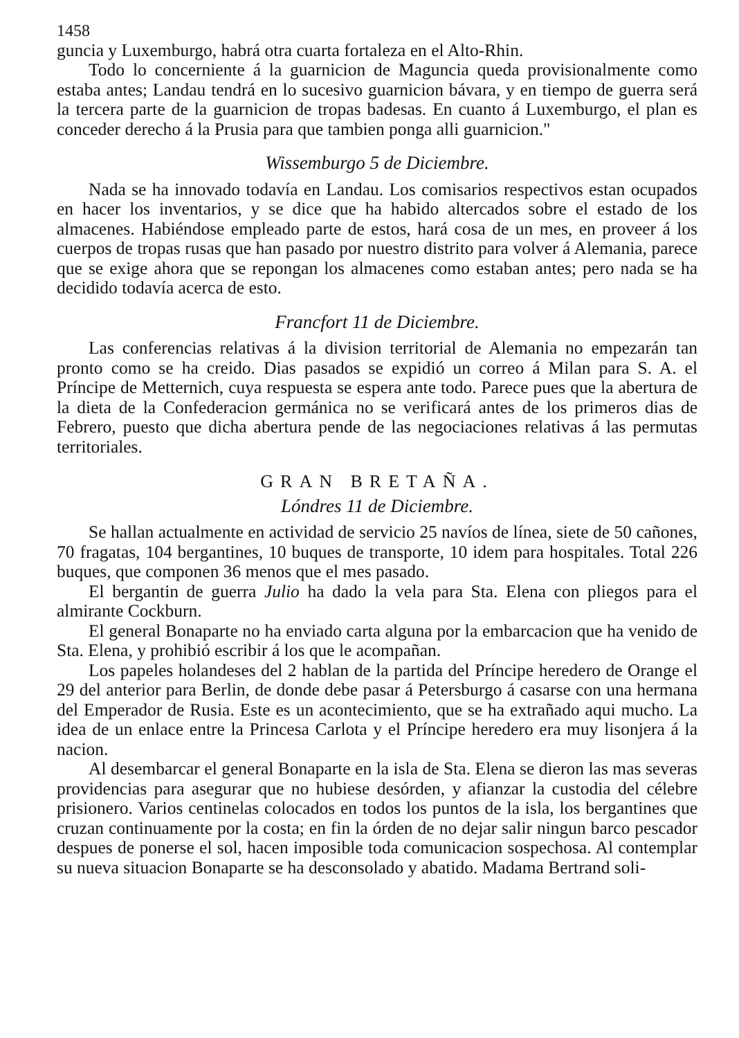1458
guncia y Luxemburgo, habrá otra cuarta fortaleza en el Alto-Rhin.
Todo lo concerniente á la guarnicion de Maguncia queda provisionalmente como estaba antes; Landau tendrá en lo sucesivo guarnicion bávara, y en tiempo de guerra será la tercera parte de la guarnicion de tropas badesas. En cuanto á Luxemburgo, el plan es conceder derecho á la Prusia para que tambien ponga alli guarnicion."
Wissemburgo 5 de Diciembre.
Nada se ha innovado todavía en Landau. Los comisarios respectivos estan ocupados en hacer los inventarios, y se dice que ha habido altercados sobre el estado de los almacenes. Habiéndose empleado parte de estos, hará cosa de un mes, en proveer á los cuerpos de tropas rusas que han pasado por nuestro distrito para volver á Alemania, parece que se exige ahora que se repongan los almacenes como estaban antes; pero nada se ha decidido todavía acerca de esto.
Francfort 11 de Diciembre.
Las conferencias relativas á la division territorial de Alemania no empezarán tan pronto como se ha creido. Dias pasados se expidió un correo á Milan para S. A. el Príncipe de Metternich, cuya respuesta se espera ante todo. Parece pues que la abertura de la dieta de la Confederacion germánica no se verificará antes de los primeros dias de Febrero, puesto que dicha abertura pende de las negociaciones relativas á las permutas territoriales.
GRAN BRETAÑA.
Lóndres 11 de Diciembre.
Se hallan actualmente en actividad de servicio 25 navíos de línea, siete de 50 cañones, 70 fragatas, 104 bergantines, 10 buques de transporte, 10 idem para hospitales. Total 226 buques, que componen 36 menos que el mes pasado.
El bergantin de guerra Julio ha dado la vela para Sta. Elena con pliegos para el almirante Cockburn.
El general Bonaparte no ha enviado carta alguna por la embarcacion que ha venido de Sta. Elena, y prohibió escribir á los que le acompañan.
Los papeles holandeses del 2 hablan de la partida del Príncipe heredero de Orange el 29 del anterior para Berlin, de donde debe pasar á Petersburgo á casarse con una hermana del Emperador de Rusia. Este es un acontecimiento, que se ha extrañado aqui mucho. La idea de un enlace entre la Princesa Carlota y el Príncipe heredero era muy lisonjera á la nacion.
Al desembarcar el general Bonaparte en la isla de Sta. Elena se dieron las mas severas providencias para asegurar que no hubiese desórden, y afianzar la custodia del célebre prisionero. Varios centinelas colocados en todos los puntos de la isla, los bergantines que cruzan continuamente por la costa; en fin la órden de no dejar salir ningun barco pescador despues de ponerse el sol, hacen imposible toda comunicacion sospechosa. Al contemplar su nueva situacion Bonaparte se ha desconsolado y abatido. Madama Bertrand soli-